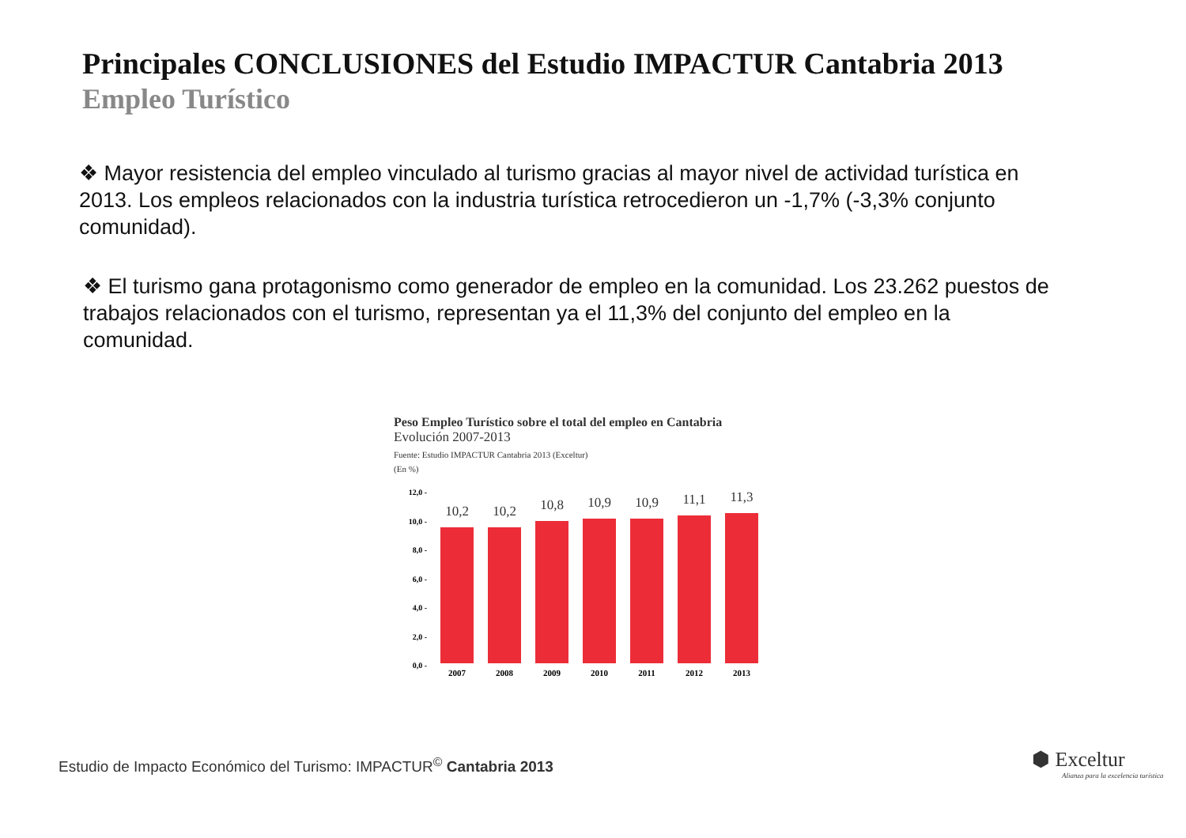Principales CONCLUSIONES del Estudio IMPACTUR Cantabria 2013
Empleo Turístico
❖ Mayor resistencia del empleo vinculado al turismo gracias al mayor nivel de actividad turística en 2013. Los empleos relacionados con la industria turística retrocedieron un -1,7% (-3,3% conjunto comunidad).
❖ El turismo gana protagonismo como generador de empleo en la comunidad. Los 23.262 puestos de trabajos relacionados con el turismo, representan ya el 11,3% del conjunto del empleo en la comunidad.
Peso Empleo Turístico sobre el total del empleo en Cantabria
Evolución 2007-2013
Fuente: Estudio IMPACTUR Cantabria 2013 (Exceltur)
(En %)
12,0 -
10,0 -
8,0 -
6,0 -
4,0 -
2,0 -
0,0 -
10,2
2007
10,2
2008
10,8
2009
10,9
2010
10,9
2011
11,1
2012
11,3
2013
Estudio de Impacto Económico del Turismo: IMPACTUR<sup>©</sup> Cantabria 2013
⬢ Exceltur
Alianza para la excelencia turística